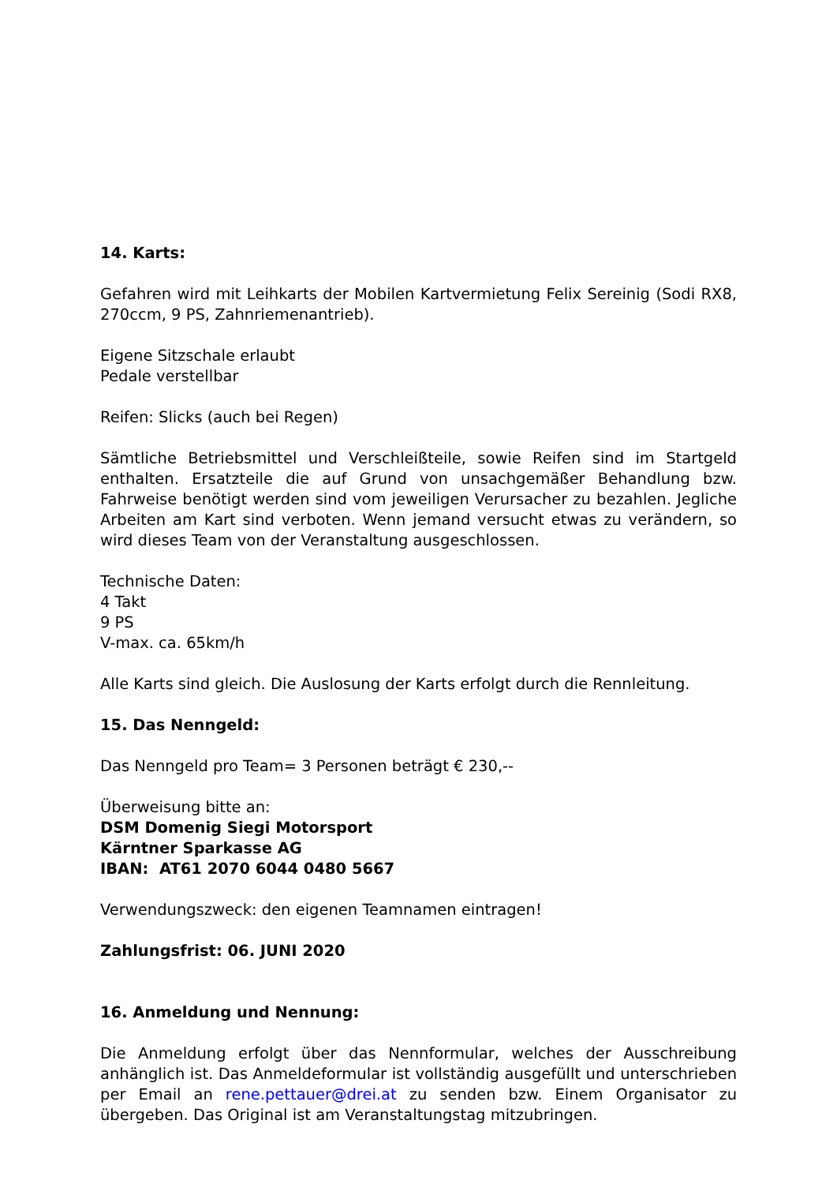14. Karts:
Gefahren wird mit Leihkarts der Mobilen Kartvermietung Felix Sereinig (Sodi RX8, 270ccm, 9 PS, Zahnriemenantrieb).
Eigene Sitzschale erlaubt
Pedale verstellbar
Reifen: Slicks (auch bei Regen)
Sämtliche Betriebsmittel und Verschleißteile, sowie Reifen sind im Startgeld enthalten. Ersatzteile die auf Grund von unsachgemäßer Behandlung bzw. Fahrweise benötigt werden sind vom jeweiligen Verursacher zu bezahlen. Jegliche Arbeiten am Kart sind verboten. Wenn jemand versucht etwas zu verändern, so wird dieses Team von der Veranstaltung ausgeschlossen.
Technische Daten:
4 Takt
9 PS
V-max. ca. 65km/h
Alle Karts sind gleich. Die Auslosung der Karts erfolgt durch die Rennleitung.
15. Das Nenngeld:
Das Nenngeld pro Team= 3 Personen beträgt € 230,--
Überweisung bitte an:
DSM Domenig Siegi Motorsport
Kärntner Sparkasse AG
IBAN: AT61 2070 6044 0480 5667
Verwendungszweck: den eigenen Teamnamen eintragen!
Zahlungsfrist: 06. JUNI 2020
16. Anmeldung und Nennung:
Die Anmeldung erfolgt über das Nennformular, welches der Ausschreibung anhänglich ist. Das Anmeldeformular ist vollständig ausgefüllt und unterschrieben per Email an rene.pettauer@drei.at zu senden bzw. Einem Organisator zu übergeben. Das Original ist am Veranstaltungstag mitzubringen.